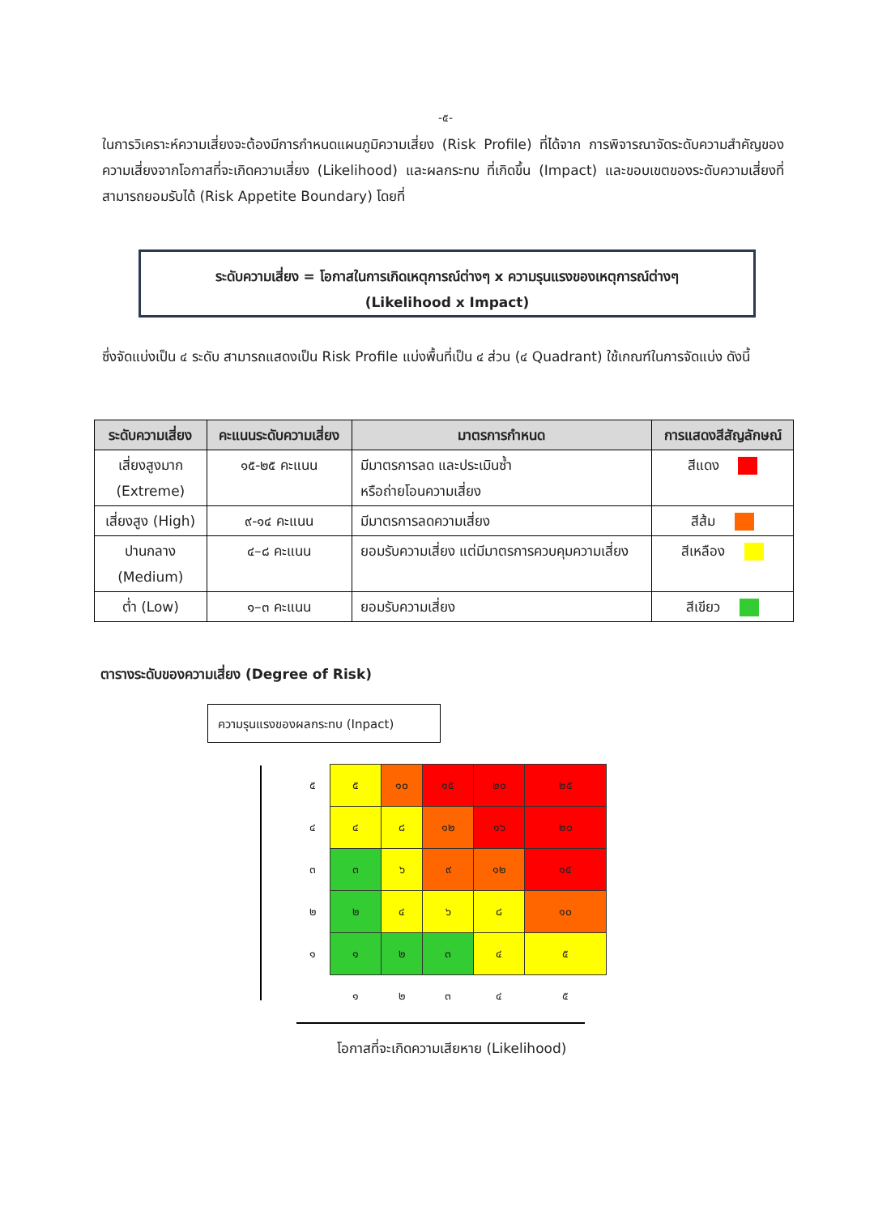-๕-
ในการวิเคราะห์ความเสี่ยงจะต้องมีการกำหนดแผนภูมิความเสี่ยง (Risk Profile) ที่ได้จาก การพิจารณาจัดระดับความสำคัญของความเสี่ยงจากโอกาสที่จะเกิดความเสี่ยง (Likelihood) และผลกระทบ ที่เกิดขึ้น (Impact) และขอบเขตของระดับความเสี่ยงที่สามารถยอมรับได้ (Risk Appetite Boundary) โดยที่
ระดับความเสี่ยง = โอกาสในการเกิดเหตุการณ์ต่างๆ x ความรุนแรงของเหตุการณ์ต่างๆ
(Likelihood x Impact)
ซึ่งจัดแบ่งเป็น ๔ ระดับ สามารถแสดงเป็น Risk Profile แบ่งพื้นที่เป็น ๔ ส่วน (๔ Quadrant) ใช้เกณฑ์ในการจัดแบ่ง ดังนี้
| ระดับความเสี่ยง | คะแนนระดับความเสี่ยง | มาตรการกำหนด | การแสดงสีสัญลักษณ์ |
| --- | --- | --- | --- |
| เสี่ยงสูงมาก (Extreme) | ๑๕-๒๕ คะแนน | มีมาตรการลด และประเมินซ้ำ หรือถ่ายโอนความเสี่ยง | สีแดง |
| เสี่ยงสูง (High) | ๙-๑๔ คะแนน | มีมาตรการลดความเสี่ยง | สีส้ม |
| ปานกลาง (Medium) | ๔–๘ คะแนน | ยอมรับความเสี่ยง แต่มีมาตรการควบคุมความเสี่ยง | สีเหลือง |
| ต่ำ (Low) | ๑–๓ คะแนน | ยอมรับความเสี่ยง | สีเขียว |
ตารางระดับของความเสี่ยง (Degree of Risk)
ความรุนแรงของผลกระทบ (Inpact)
| ๕ | ๕ | ๑๐ | ๑๕ | ๒๐ | ๒๕ |
| ๔ | ๔ | ๘ | ๑๒ | ๑๖ | ๒๐ |
| ๓ | ๓ | ๖ | ๙ | ๑๒ | ๑๕ |
| ๒ | ๒ | ๔ | ๖ | ๘ | ๑๐ |
| ๑ | ๑ | ๒ | ๓ | ๔ | ๕ |
| | ๑ | ๒ | ๓ | ๔ | ๕ |
โอกาสที่จะเกิดความเสียหาย (Likelihood)